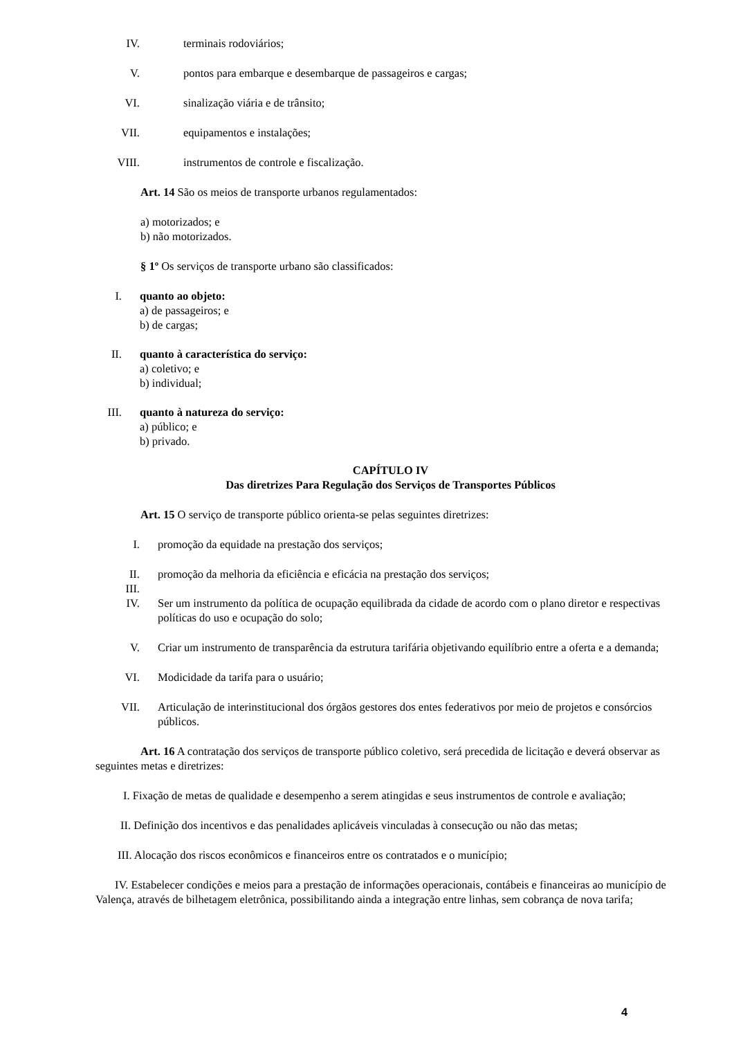IV. terminais rodoviários;
V. pontos para embarque e desembarque de passageiros e cargas;
VI. sinalização viária e de trânsito;
VII. equipamentos e instalações;
VIII. instrumentos de controle e fiscalização.
Art. 14 São os meios de transporte urbanos regulamentados:
a) motorizados; e
b) não motorizados.
§ 1º Os serviços de transporte urbano são classificados:
I. quanto ao objeto:
a) de passageiros; e
b) de cargas;
II. quanto à característica do serviço:
a) coletivo; e
b) individual;
III.
quanto à natureza do serviço:
a) público; e
b) privado.
CAPÍTULO IV
Das diretrizes Para Regulação dos Serviços de Transportes Públicos
Art. 15 O serviço de transporte público orienta-se pelas seguintes diretrizes:
I. promoção da equidade na prestação dos serviços;
II. promoção da melhoria da eficiência e eficácia na prestação dos serviços;
III.
IV. Ser um instrumento da política de ocupação equilibrada da cidade de acordo com o plano diretor e respectivas políticas do uso e ocupação do solo;
V. Criar um instrumento de transparência da estrutura tarifária objetivando equilíbrio entre a oferta e a demanda;
VI. Modicidade da tarifa para o usuário;
VII. Articulação de interinstitucional dos órgãos gestores dos entes federativos por meio de projetos e consórcios públicos.
Art. 16 A contratação dos serviços de transporte público coletivo, será precedida de licitação e deverá observar as seguintes metas e diretrizes:
I. Fixação de metas de qualidade e desempenho a serem atingidas e seus instrumentos de controle e avaliação;
II. Definição dos incentivos e das penalidades aplicáveis vinculadas à consecução ou não das metas;
III. Alocação dos riscos econômicos e financeiros entre os contratados e o município;
IV. Estabelecer condições e meios para a prestação de informações operacionais, contábeis e financeiras ao município de Valença, através de bilhetagem eletrônica, possibilitando ainda a integração entre linhas, sem cobrança de nova tarifa;
4